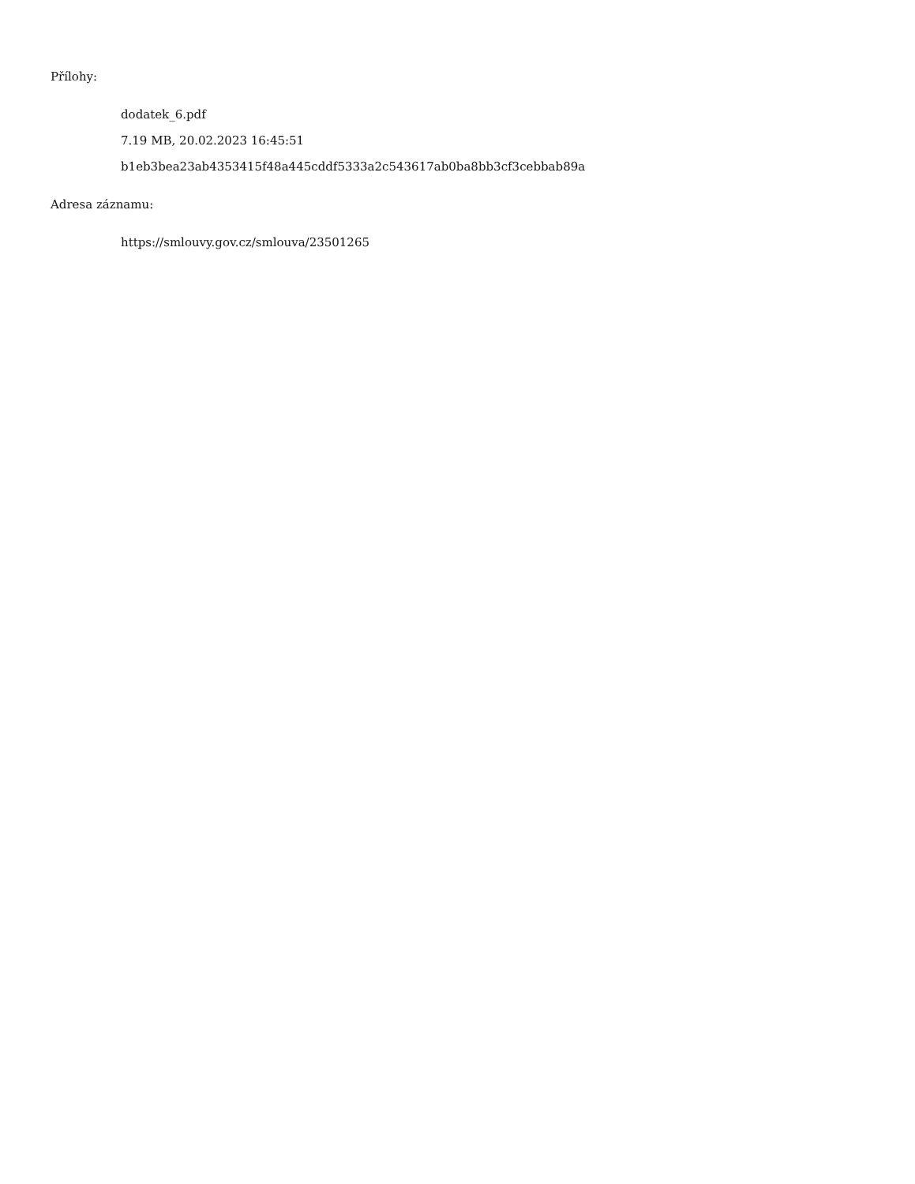Přílohy:
dodatek_6.pdf
7.19 MB, 20.02.2023 16:45:51
b1eb3bea23ab4353415f48a445cddf5333a2c543617ab0ba8bb3cf3cebbab89a
Adresa záznamu:
https://smlouvy.gov.cz/smlouva/23501265